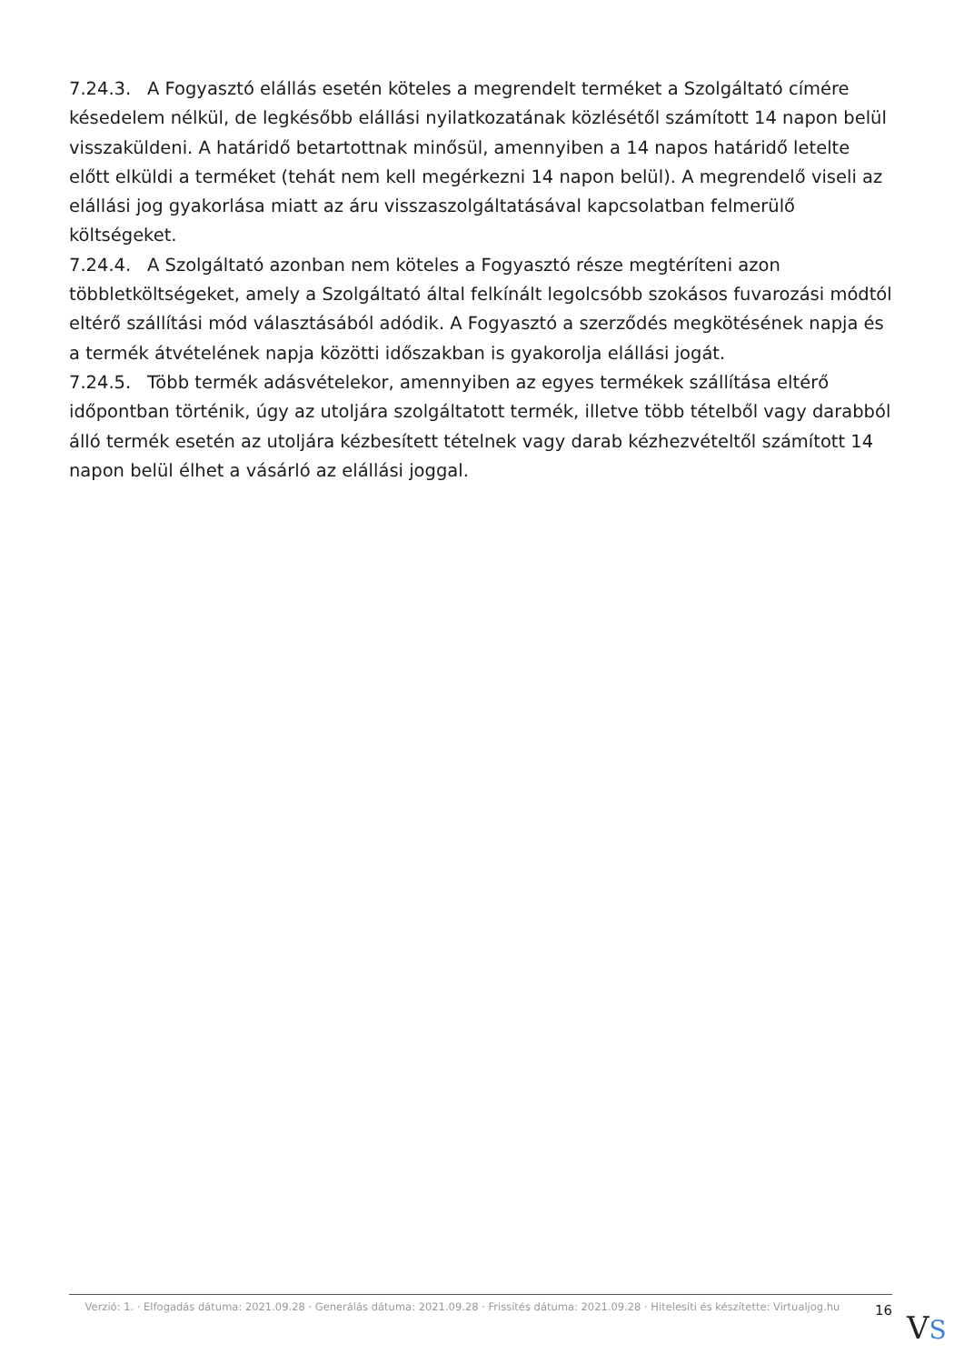7.24.3. A Fogyasztó elállás esetén köteles a megrendelt terméket a Szolgáltató címére késedelem nélkül, de legkésőbb elállási nyilatkozatának közlésétől számított 14 napon belül visszaküldeni. A határidő betartottnak minősül, amennyiben a 14 napos határidő letelte előtt elküldi a terméket (tehát nem kell megérkezni 14 napon belül). A megrendelő viseli az elállási jog gyakorlása miatt az áru visszaszolgáltatásával kapcsolatban felmerülő költségeket.
7.24.4. A Szolgáltató azonban nem köteles a Fogyasztó része megtéríteni azon többletköltségeket, amely a Szolgáltató által felkínált legolcsóbb szokásos fuvarozási módtól eltérő szállítási mód választásából adódik. A Fogyasztó a szerződés megkötésének napja és a termék átvételének napja közötti időszakban is gyakorolja elállási jogát.
7.24.5. Több termék adásvételekor, amennyiben az egyes termékek szállítása eltérő időpontban történik, úgy az utoljára szolgáltatott termék, illetve több tételből vagy darabból álló termék esetén az utoljára kézbesített tételnek vagy darab kézhezvételtől számított 14 napon belül élhet a vásárló az elállási joggal.
Verzió: 1. · Elfogadás dátuma: 2021.09.28 · Generálás dátuma: 2021.09.28 · Frissítés dátuma: 2021.09.28 · Hitelesíti és készítette: Virtualjog.hu
16
VS